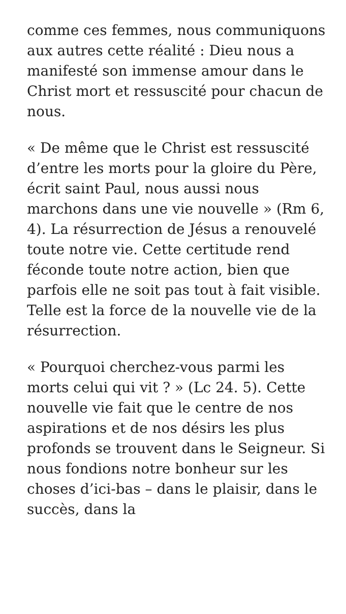comme ces femmes, nous communiquons aux autres cette réalité : Dieu nous a manifesté son immense amour dans le Christ mort et ressuscité pour chacun de nous.
« De même que le Christ est ressuscité d’entre les morts pour la gloire du Père, écrit saint Paul, nous aussi nous marchons dans une vie nouvelle » (Rm 6, 4). La résurrection de Jésus a renouvelé toute notre vie. Cette certitude rend féconde toute notre action, bien que parfois elle ne soit pas tout à fait visible. Telle est la force de la nouvelle vie de la résurrection.
« Pourquoi cherchez-vous parmi les morts celui qui vit ? » (Lc 24. 5). Cette nouvelle vie fait que le centre de nos aspirations et de nos désirs les plus profonds se trouvent dans le Seigneur. Si nous fondions notre bonheur sur les choses d’ici-bas – dans le plaisir, dans le succès, dans la